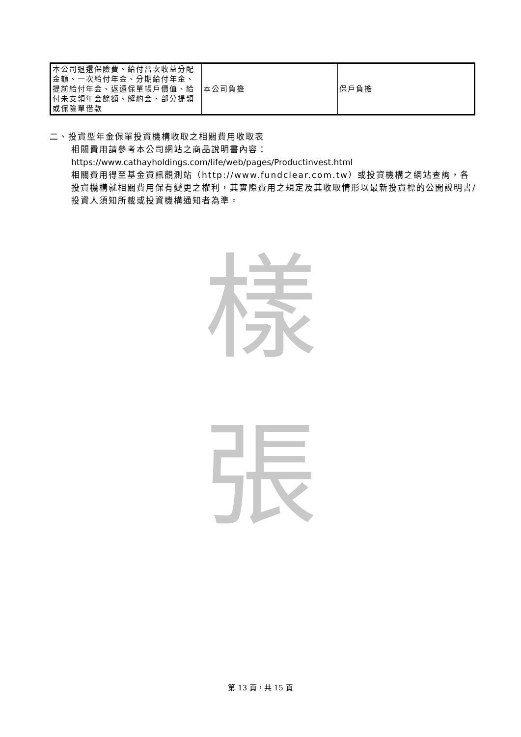| 本公司退還保險費、給付當次收益分配金額、一次給付年金、分期給付年金、提前給付年金、返還保單帳戶價值、給付未支領年金餘額、解約金、部分提領或保險單借款 | 本公司負擔 | 保戶負擔 |
二、投資型年金保單投資機構收取之相關費用收取表
相關費用請參考本公司網站之商品說明書內容：
https://www.cathayholdings.com/life/web/pages/Productinvest.html
相關費用得至基金資訊觀測站（http://www.fundclear.com.tw）或投資機構之網站查詢，各投資機構就相關費用保有變更之權利，其實際費用之規定及其收取情形以最新投資標的公開說明書/投資人須知所載或投資機構通知者為準。
樣
張
第 13 頁，共 15 頁